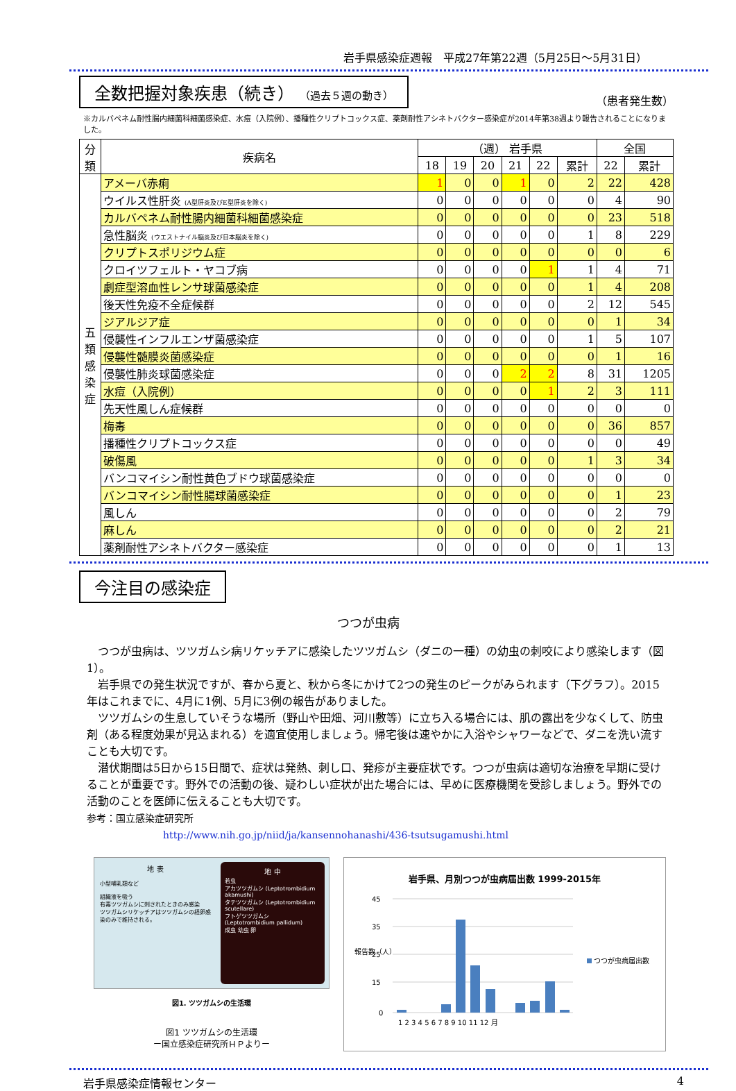岩手県感染症週報　平成27年第22週（5月25日～5月31日）
全数把握対象疾患（続き） （過去５週の動き）
（患者発生数）
※カルバペネム耐性腸内細菌科細菌感染症、水痘（入院例）、播種性クリプトコックス症、薬剤耐性アシネトバクター感染症が2014年第38週より報告されることになりました。
| 分類 | 疾病名 | （週） 岩手県 | | | | | | 全国 | |
| --- | --- | --- | --- | --- | --- | --- | --- | --- | --- |
| | | 18 | 19 | 20 | 21 | 22 | 累計 | 22 | 累計 |
| 五類感染症 | アメーバ赤痢 | 1 | 0 | 0 | 1 | 0 | 2 | 22 | 428 |
| | ウイルス性肝炎 (A型肝炎及びE型肝炎を除く) | 0 | 0 | 0 | 0 | 0 | 0 | 4 | 90 |
| | カルバペネム耐性腸内細菌科細菌感染症 | 0 | 0 | 0 | 0 | 0 | 0 | 23 | 518 |
| | 急性脳炎 (ウエストナイル脳炎及び日本脳炎を除く) | 0 | 0 | 0 | 0 | 0 | 1 | 8 | 229 |
| | クリプトスポリジウム症 | 0 | 0 | 0 | 0 | 0 | 0 | 0 | 6 |
| | クロイツフェルト・ヤコブ病 | 0 | 0 | 0 | 0 | 1 | 1 | 4 | 71 |
| | 劇症型溶血性レンサ球菌感染症 | 0 | 0 | 0 | 0 | 0 | 1 | 4 | 208 |
| | 後天性免疫不全症候群 | 0 | 0 | 0 | 0 | 0 | 2 | 12 | 545 |
| | ジアルジア症 | 0 | 0 | 0 | 0 | 0 | 0 | 1 | 34 |
| | 侵襲性インフルエンザ菌感染症 | 0 | 0 | 0 | 0 | 0 | 1 | 5 | 107 |
| | 侵襲性髄膜炎菌感染症 | 0 | 0 | 0 | 0 | 0 | 0 | 1 | 16 |
| | 侵襲性肺炎球菌感染症 | 0 | 0 | 0 | 2 | 2 | 8 | 31 | 1205 |
| | 水痘（入院例） | 0 | 0 | 0 | 0 | 1 | 2 | 3 | 111 |
| | 先天性風しん症候群 | 0 | 0 | 0 | 0 | 0 | 0 | 0 | 0 |
| | 梅毒 | 0 | 0 | 0 | 0 | 0 | 0 | 36 | 857 |
| | 播種性クリプトコックス症 | 0 | 0 | 0 | 0 | 0 | 0 | 0 | 49 |
| | 破傷風 | 0 | 0 | 0 | 0 | 0 | 1 | 3 | 34 |
| | バンコマイシン耐性黄色ブドウ球菌感染症 | 0 | 0 | 0 | 0 | 0 | 0 | 0 | 0 |
| | バンコマイシン耐性腸球菌感染症 | 0 | 0 | 0 | 0 | 0 | 0 | 1 | 23 |
| | 風しん | 0 | 0 | 0 | 0 | 0 | 0 | 2 | 79 |
| | 麻しん | 0 | 0 | 0 | 0 | 0 | 0 | 2 | 21 |
| | 薬剤耐性アシネトバクター感染症 | 0 | 0 | 0 | 0 | 0 | 0 | 1 | 13 |
今注目の感染症
つつが虫病
　つつが虫病は、ツツガムシ病リケッチアに感染したツツガムシ（ダニの一種）の幼虫の刺咬により感染します（図1）。
　岩手県での発生状況ですが、春から夏と、秋から冬にかけて2つの発生のピークがみられます（下グラフ）。2015年はこれまでに、4月に1例、5月に3例の報告がありました。
　ツツガムシの生息していそうな場所（野山や田畑、河川敷等）に立ち入る場合には、肌の露出を少なくして、防虫剤（ある程度効果が見込まれる）を適宜使用しましょう。帰宅後は速やかに入浴やシャワーなどで、ダニを洗い流すことも大切です。
　潜伏期間は5日から15日間で、症状は発熱、刺し口、発疹が主要症状です。つつが虫病は適切な治療を早期に受けることが重要です。野外での活動の後、疑わしい症状が出た場合には、早めに医療機関を受診しましょう。野外での活動のことを医師に伝えることも大切です。
参考：国立感染症研究所
http://www.nih.go.jp/niid/ja/kansennohanashi/436-tsutsugamushi.html
地 表
小型哺乳類など
組織液を吸う
有毒ツツガムシに刺されたときのみ感染
ツツガムシリケッチアはツツガムシの経卵感染のみで維持される。
地 中
若虫
アカツツガムシ (Leptotrombidium akamushi)
タテツツガムシ (Leptotrombidium scutellare)
フトゲツツガムシ (Leptotrombidium pallidum)
成虫 幼虫 卵
図1. ツツガムシの生活環
図1 ツツガムシの生活環
ー国立感染症研究所ＨＰよりー
岩手県、月別つつが虫病届出数 1999-2015年
45
35
25
15
0
報告数（人）
1 2 3 4 5 6 7 8 9 10 11 12 月
つつが虫病届出数
岩手県感染症情報センター 4